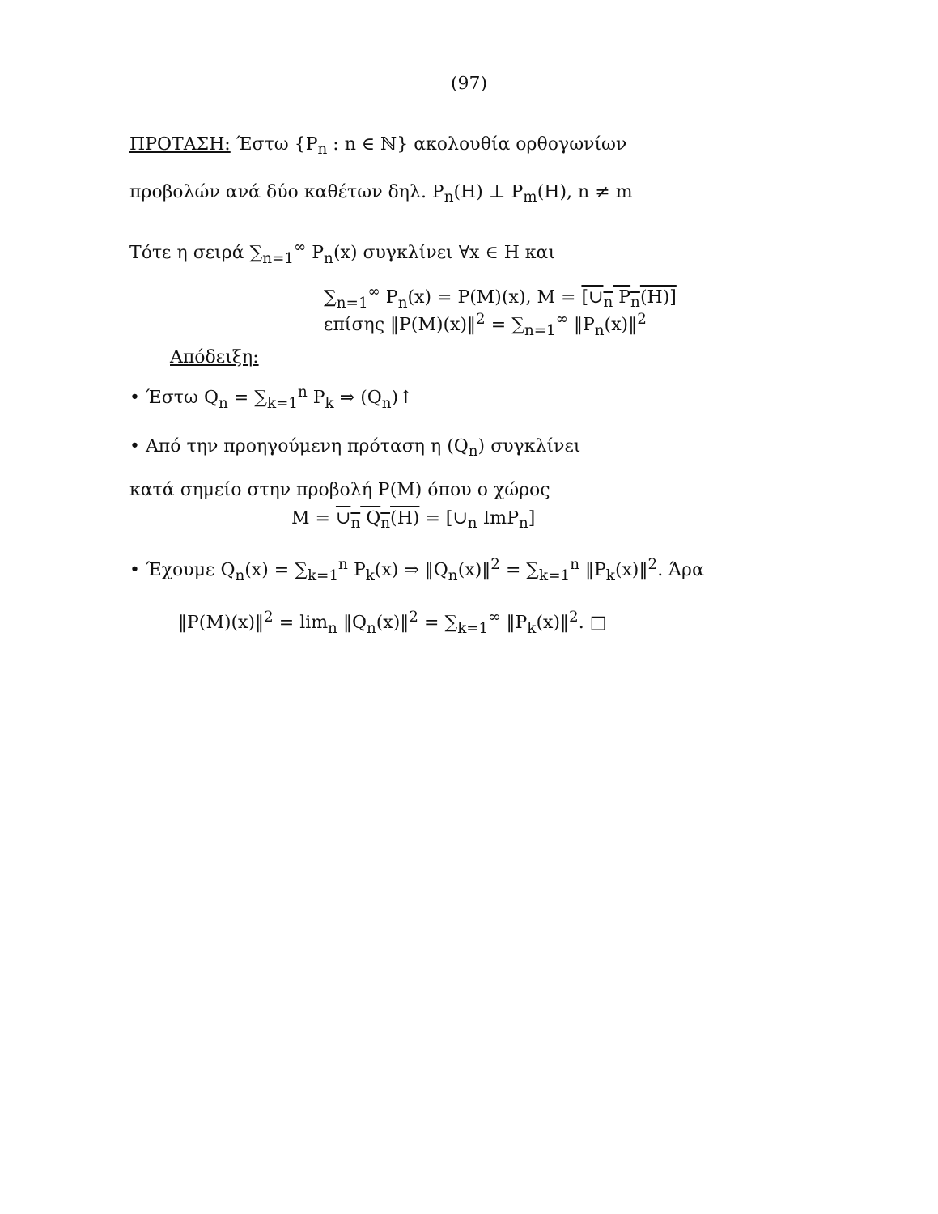(97)
ΠΡΟΤΑΣΗ: Έστω {P<sub>n</sub> : n ∈ ℕ} ακολουθία ορθογωνίων
προβολών ανά δύο καθέτων δηλ. P<sub>n</sub>(H) ⊥ P<sub>m</sub>(H), n ≠ m
Τότε η σειρά ∑<sub>n=1</sub><sup>∞</sup> P<sub>n</sub>(x) συγκλίνει ∀x ∈ H και
∑<sub>n=1</sub><sup>∞</sup> P<sub>n</sub>(x) = P(M)(x), M = [∪<sub>n</sub> P<sub>n</sub>(H)]
επίσης ‖P(M)(x)‖<sup>2</sup> = ∑<sub>n=1</sub><sup>∞</sup> ‖P<sub>n</sub>(x)‖<sup>2</sup>
Απόδειξη:
• Έστω Q<sub>n</sub> = ∑<sub>k=1</sub><sup>n</sup> P<sub>k</sub> ⇒ (Q<sub>n</sub>)↑
• Από την προηγούμενη πρόταση η (Q<sub>n</sub>) συγκλίνει
κατά σημείο στην προβολή P(M) όπου ο χώρος
M = ∪<sub>n</sub> Q<sub>n</sub>(H) = [∪<sub>n</sub> ImP<sub>n</sub>]
• Έχουμε Q<sub>n</sub>(x) = ∑<sub>k=1</sub><sup>n</sup> P<sub>k</sub>(x) ⇒ ‖Q<sub>n</sub>(x)‖<sup>2</sup> = ∑<sub>k=1</sub><sup>n</sup> ‖P<sub>k</sub>(x)‖<sup>2</sup>. Άρα
‖P(M)(x)‖<sup>2</sup> = lim<sub>n</sub> ‖Q<sub>n</sub>(x)‖<sup>2</sup> = ∑<sub>k=1</sub><sup>∞</sup> ‖P<sub>k</sub>(x)‖<sup>2</sup>. □